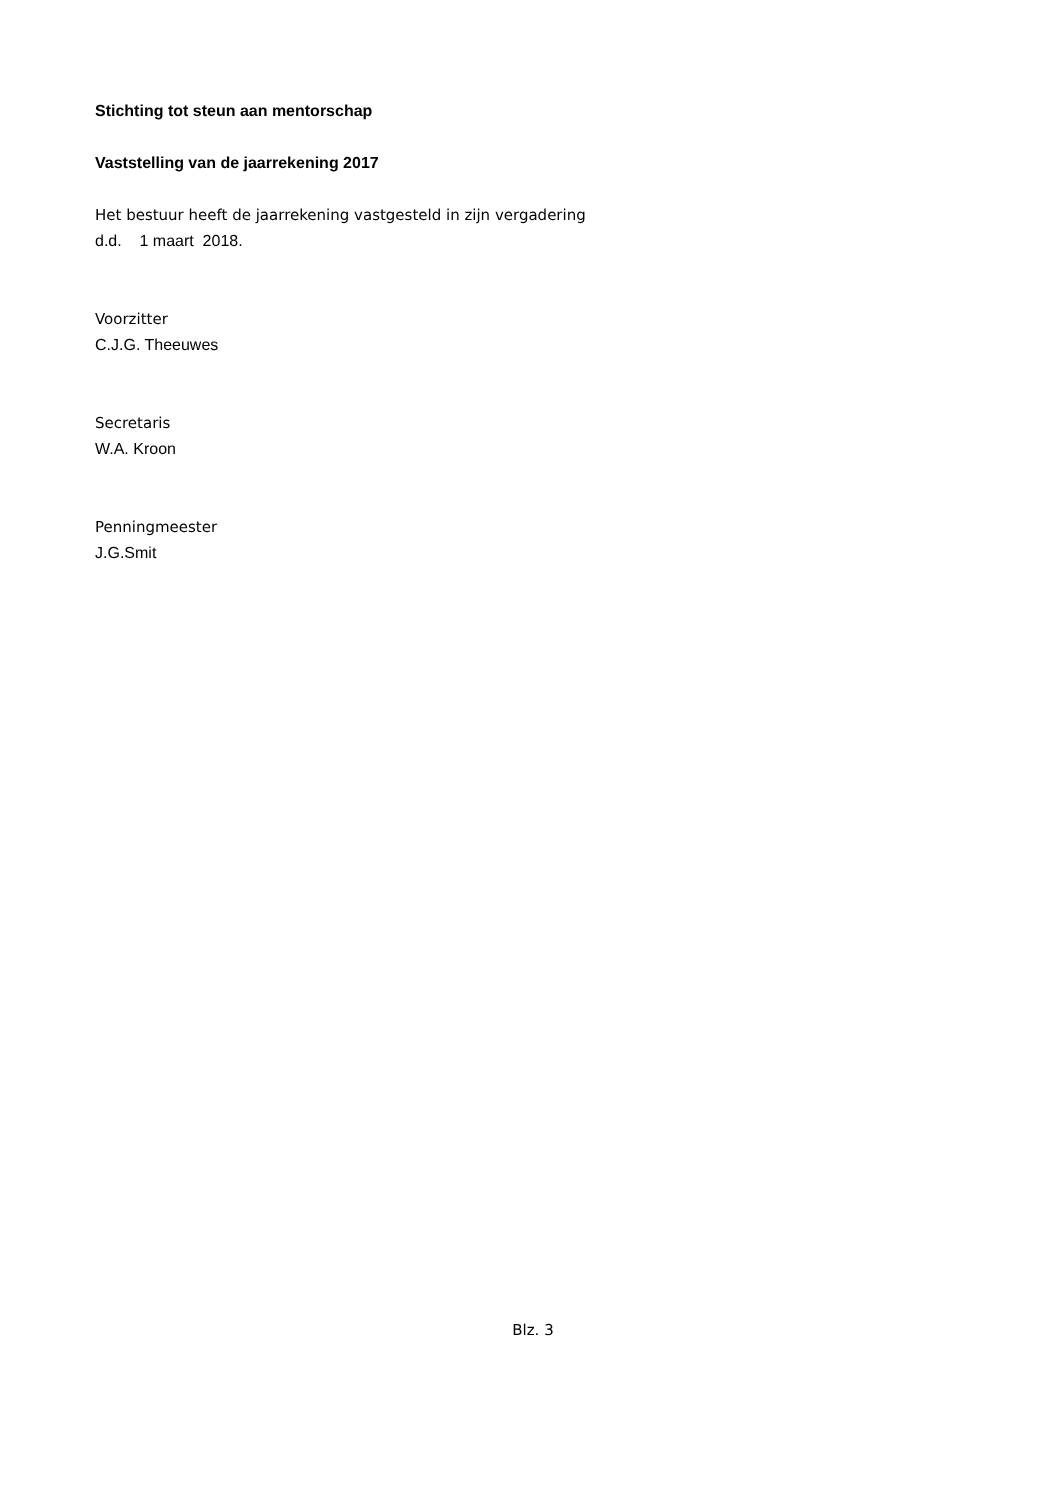Stichting tot steun aan mentorschap
Vaststelling van de jaarrekening 2017
Het bestuur heeft de jaarrekening vastgesteld in zijn vergadering
d.d. 1 maart 2018.
Voorzitter
C.J.G. Theeuwes
Secretaris
W.A. Kroon
Penningmeester
J.G.Smit
Blz. 3